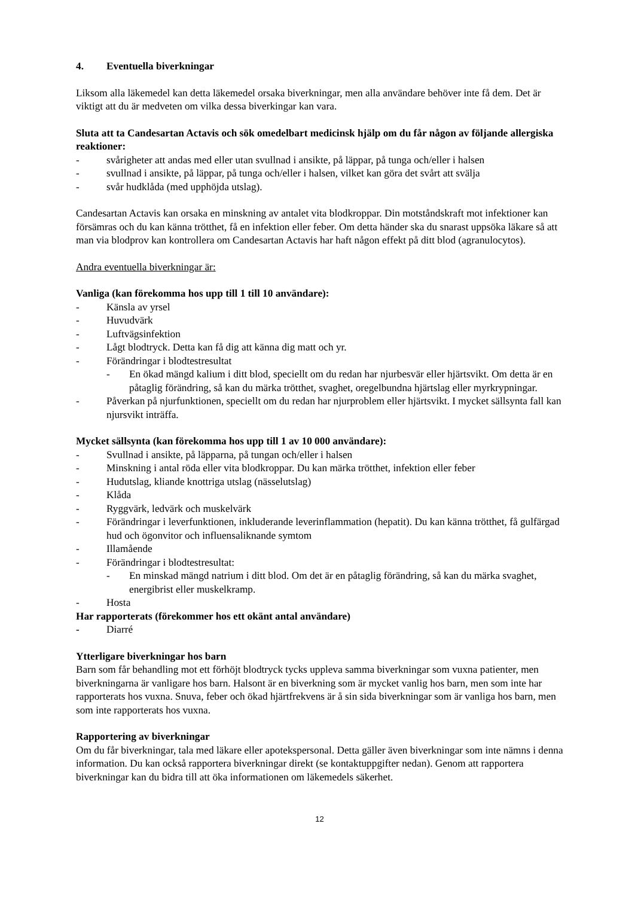4. Eventuella biverkningar
Liksom alla läkemedel kan detta läkemedel orsaka biverkningar, men alla användare behöver inte få dem. Det är viktigt att du är medveten om vilka dessa biverkingar kan vara.
Sluta att ta Candesartan Actavis och sök omedelbart medicinsk hjälp om du får någon av följande allergiska reaktioner:
- svårigheter att andas med eller utan svullnad i ansikte, på läppar, på tunga och/eller i halsen
- svullnad i ansikte, på läppar, på tunga och/eller i halsen, vilket kan göra det svårt att svälja
- svår hudklåda (med upphöjda utslag).
Candesartan Actavis kan orsaka en minskning av antalet vita blodkroppar. Din motståndskraft mot infektioner kan försämras och du kan känna trötthet, få en infektion eller feber. Om detta händer ska du snarast uppsöka läkare så att man via blodprov kan kontrollera om Candesartan Actavis har haft någon effekt på ditt blod (agranulocytos).
Andra eventuella biverkningar är:
Vanliga (kan förekomma hos upp till 1 till 10 användare):
- Känsla av yrsel
- Huvudvärk
- Luftvägsinfektion
- Lågt blodtryck. Detta kan få dig att känna dig matt och yr.
- Förändringar i blodtestresultat
- En ökad mängd kalium i ditt blod, speciellt om du redan har njurbesvär eller hjärtsvikt. Om detta är en påtaglig förändring, så kan du märka trötthet, svaghet, oregelbundna hjärtslag eller myrkrypningar.
- Påverkan på njurfunktionen, speciellt om du redan har njurproblem eller hjärtsvikt. I mycket sällsynta fall kan njursvikt inträffa.
Mycket sällsynta (kan förekomma hos upp till 1 av 10 000 användare):
- Svullnad i ansikte, på läpparna, på tungan och/eller i halsen
- Minskning i antal röda eller vita blodkroppar. Du kan märka trötthet, infektion eller feber
- Hudutslag, kliande knottriga utslag (nässelutslag)
- Klåda
- Ryggvärk, ledvärk och muskelvärk
- Förändringar i leverfunktionen, inkluderande leverinflammation (hepatit). Du kan känna trötthet, få gulfärgad hud och ögonvitor och influensaliknande symtom
- Illamående
- Förändringar i blodtestresultat:
- En minskad mängd natrium i ditt blod. Om det är en påtaglig förändring, så kan du märka svaghet, energibrist eller muskelkramp.
- Hosta
Har rapporterats (förekommer hos ett okänt antal användare)
- Diarré
Ytterligare biverkningar hos barn
Barn som får behandling mot ett förhöjt blodtryck tycks uppleva samma biverkningar som vuxna patienter, men biverkningarna är vanligare hos barn. Halsont är en biverkning som är mycket vanlig hos barn, men som inte har rapporterats hos vuxna. Snuva, feber och ökad hjärtfrekvens är å sin sida biverkningar som är vanliga hos barn, men som inte rapporterats hos vuxna.
Rapportering av biverkningar
Om du får biverkningar, tala med läkare eller apotekspersonal. Detta gäller även biverkningar som inte nämns i denna information. Du kan också rapportera biverkningar direkt (se kontaktuppgifter nedan). Genom att rapportera biverkningar kan du bidra till att öka informationen om läkemedels säkerhet.
12